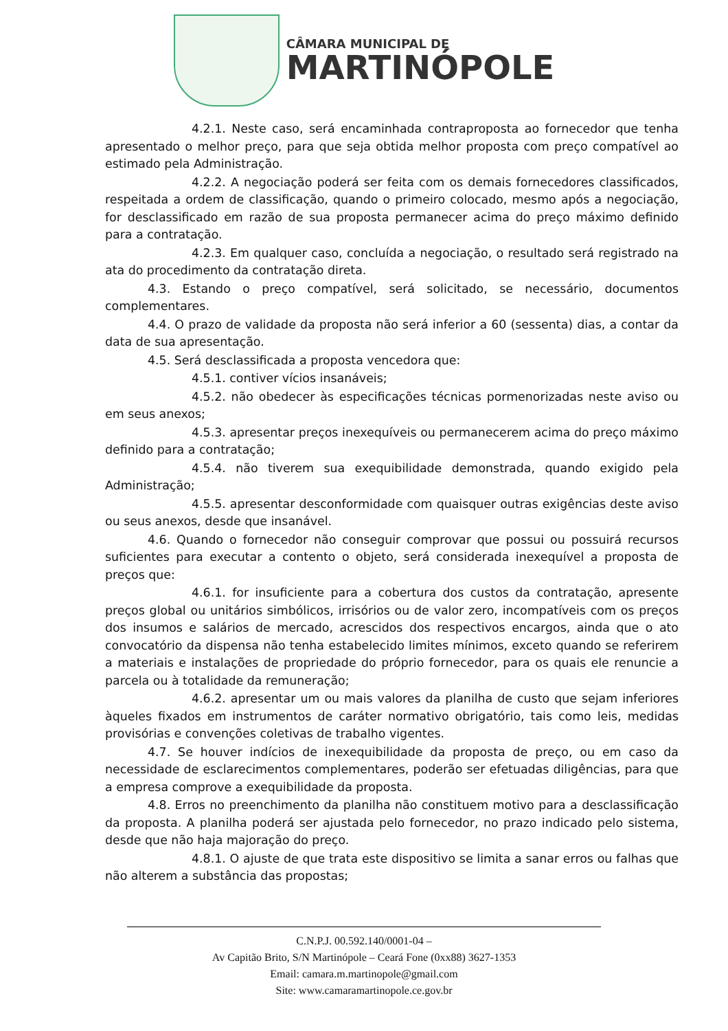CÂMARA MUNICIPAL DE
MARTINÓPOLE
4.2.1. Neste caso, será encaminhada contraproposta ao fornecedor que tenha apresentado o melhor preço, para que seja obtida melhor proposta com preço compatível ao estimado pela Administração.
4.2.2. A negociação poderá ser feita com os demais fornecedores classificados, respeitada a ordem de classificação, quando o primeiro colocado, mesmo após a negociação, for desclassificado em razão de sua proposta permanecer acima do preço máximo definido para a contratação.
4.2.3. Em qualquer caso, concluída a negociação, o resultado será registrado na ata do procedimento da contratação direta.
4.3. Estando o preço compatível, será solicitado, se necessário, documentos complementares.
4.4. O prazo de validade da proposta não será inferior a 60 (sessenta) dias, a contar da data de sua apresentação.
4.5. Será desclassificada a proposta vencedora que:
4.5.1. contiver vícios insanáveis;
4.5.2. não obedecer às especificações técnicas pormenorizadas neste aviso ou em seus anexos;
4.5.3. apresentar preços inexequíveis ou permanecerem acima do preço máximo definido para a contratação;
4.5.4. não tiverem sua exequibilidade demonstrada, quando exigido pela Administração;
4.5.5. apresentar desconformidade com quaisquer outras exigências deste aviso ou seus anexos, desde que insanável.
4.6. Quando o fornecedor não conseguir comprovar que possui ou possuirá recursos suficientes para executar a contento o objeto, será considerada inexequível a proposta de preços que:
4.6.1. for insuficiente para a cobertura dos custos da contratação, apresente preços global ou unitários simbólicos, irrisórios ou de valor zero, incompatíveis com os preços dos insumos e salários de mercado, acrescidos dos respectivos encargos, ainda que o ato convocatório da dispensa não tenha estabelecido limites mínimos, exceto quando se referirem a materiais e instalações de propriedade do próprio fornecedor, para os quais ele renuncie a parcela ou à totalidade da remuneração;
4.6.2. apresentar um ou mais valores da planilha de custo que sejam inferiores àqueles fixados em instrumentos de caráter normativo obrigatório, tais como leis, medidas provisórias e convenções coletivas de trabalho vigentes.
4.7. Se houver indícios de inexequibilidade da proposta de preço, ou em caso da necessidade de esclarecimentos complementares, poderão ser efetuadas diligências, para que a empresa comprove a exequibilidade da proposta.
4.8. Erros no preenchimento da planilha não constituem motivo para a desclassificação da proposta. A planilha poderá ser ajustada pelo fornecedor, no prazo indicado pelo sistema, desde que não haja majoração do preço.
4.8.1. O ajuste de que trata este dispositivo se limita a sanar erros ou falhas que não alterem a substância das propostas;
C.N.P.J. 00.592.140/0001-04 –
Av Capitão Brito, S/N Martinópole – Ceará Fone (0xx88) 3627-1353
Email: camara.m.martinopole@gmail.com
Site: www.camaramartinopole.ce.gov.br